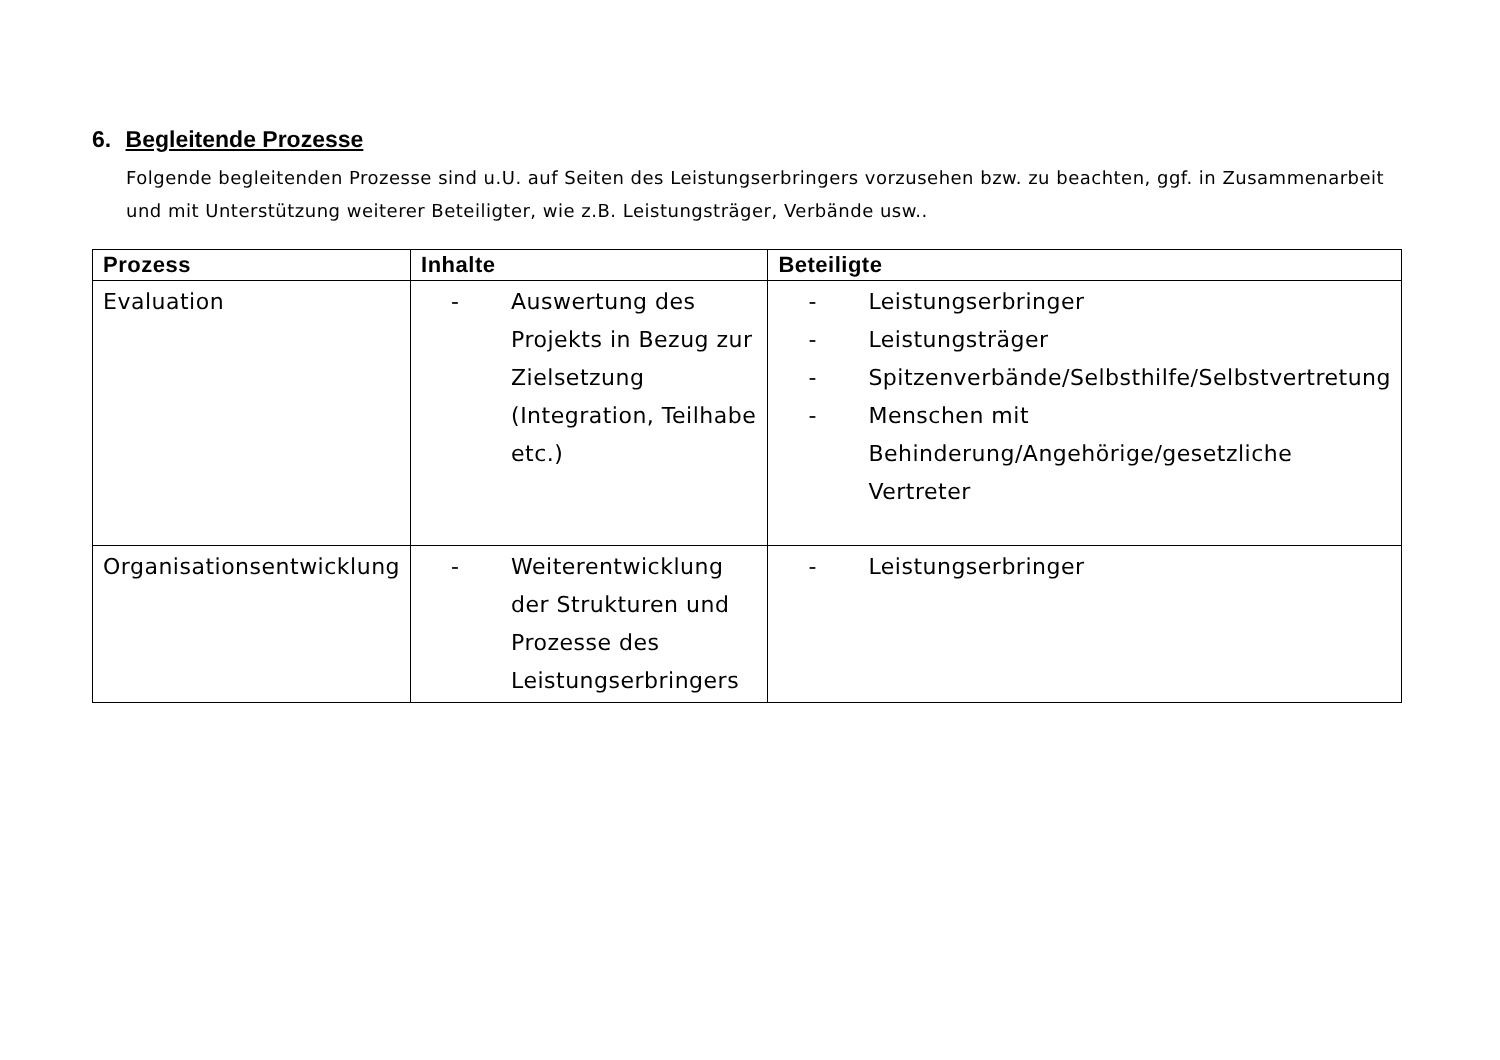6. Begleitende Prozesse
Folgende begleitenden Prozesse sind u.U. auf Seiten des Leistungserbringers vorzusehen bzw. zu beachten, ggf. in Zusammenarbeit und mit Unterstützung weiterer Beteiligter, wie z.B. Leistungsträger, Verbände usw..
| Prozess | Inhalte | Beteiligte |
| --- | --- | --- |
| Evaluation | - Auswertung des Projekts in Bezug zur Zielsetzung (Integration, Teilhabe etc.) | - Leistungserbringer - Leistungsträger - Spitzenverbände/Selbsthilfe/Selbstvertretung - Menschen mit Behinderung/Angehörige/gesetzliche Vertreter |
| Organisationsentwicklung | - Weiterentwicklung der Strukturen und Prozesse des Leistungserbringers | - Leistungserbringer |